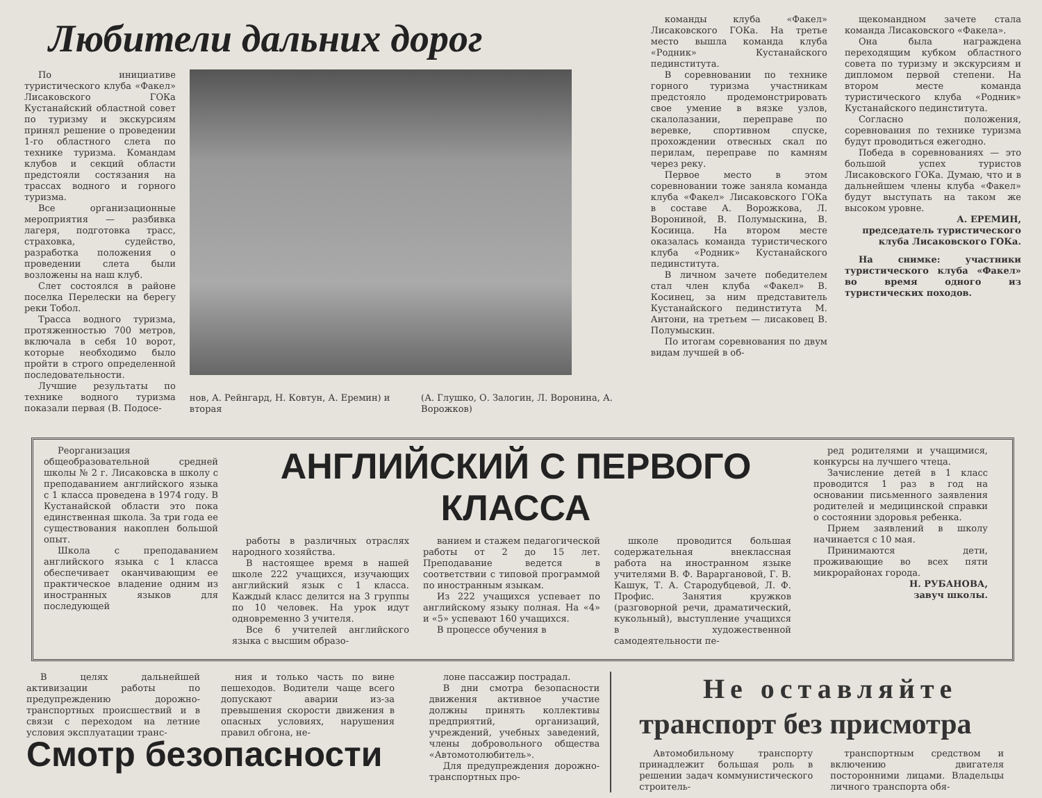Любители дальних дорог
По инициативе туристического клуба «Факел» Лисаковского ГОКа Кустанайский областной совет по туризму и экскурсиям принял решение о проведении 1-го областного слета по технике туризма. Командам клубов и секций области предстояли состязания на трассах водного и горного туризма.
Все организационные мероприятия — разбивка лагеря, подготовка трасс, страховка, судейство, разработка положения о проведении слета были возложены на наш клуб.
Слет состоялся в районе поселка Перелески на берегу реки Тобол.
Трасса водного туризма, протяженностью 700 метров, включала в себя 10 ворот, которые необходимо было пройти в строго определенной последовательности.
Лучшие результаты по технике водного туризма показали первая (В. Подосе-
нов, А. Рейнгард, Н. Ковтун, А. Еремин) и вторая (А. Глушко, О. Залогин, Л. Воронина, А. Ворожков)
команды клуба «Факел» Лисаковского ГОКа. На третье место вышла команда клуба «Родник» Кустанайского пединститута.
В соревновании по технике горного туризма участникам предстояло продемонстрировать свое умение в вязке узлов, скалолазании, переправе по веревке, спортивном спуске, прохождении отвесных скал по перилам, переправе по камням через реку.
Первое место в этом соревновании тоже заняла команда клуба «Факел» Лисаковского ГОКа в составе А. Ворожкова, Л. Ворониной, В. Полумыскина, В. Косинца. На втором месте оказалась команда туристического клуба «Родник» Кустанайского пединститута.
В личном зачете победителем стал член клуба «Факел» В. Косинец, за ним представитель Кустанайского пединститута М. Антони, на третьем — лисаковец В. Полумыскин.
По итогам соревнования по двум видам лучшей в об-
щекомандном зачете стала команда Лисаковского «Факела».
Она была награждена переходящим кубком областного совета по туризму и экскурсиям и дипломом первой степени. На втором месте команда туристического клуба «Родник» Кустанайского пединститута.
Согласно положения, соревнования по технике туризма будут проводиться ежегодно.
Победа в соревнованиях — это большой успех туристов Лисаковского ГОКа. Думаю, что и в дальнейшем члены клуба «Факел» будут выступать на таком же высоком уровне.
А. ЕРЕМИН,
председатель туристического клуба Лисаковского ГОКа.
На снимке: участники туристического клуба «Факел» во время одного из туристических походов.
Реорганизация общеобразовательной средней школы № 2 г. Лисаковска в школу с преподаванием английского языка с 1 класса проведена в 1974 году. В Кустанайской области это пока единственная школа. За три года ее существования накоплен большой опыт.
Школа с преподаванием английского языка с 1 класса обеспечивает оканчивающим ее практическое владение одним из иностранных языков для последующей
АНГЛИЙСКИЙ С ПЕРВОГО КЛАССА
работы в различных отраслях народного хозяйства.
В настоящее время в нашей школе 222 учащихся, изучающих английский язык с 1 класса. Каждый класс делится на 3 группы по 10 человек. На урок идут одновременно 3 учителя.
Все 6 учителей английского языка с высшим образо-
ванием и стажем педагогической работы от 2 до 15 лет. Преподавание ведется в соответствии с типовой программой по иностранным языкам.
Из 222 учащихся успевает по английскому языку полная. На «4» и «5» успевают 160 учащихся.
В процессе обучения в
школе проводится большая содержательная внеклассная работа на иностранном языке учителями В. Ф. Вараргановой, Г. В. Кашук, Т. А. Стародубцевой, Л. Ф. Профис. Занятия кружков (разговорной речи, драматический, кукольный), выступление учащихся в художественной самодеятельности пе-
ред родителями и учащимися, конкурсы на лучшего чтеца.
Зачисление детей в 1 класс проводится 1 раз в год на основании письменного заявления родителей и медицинской справки о состоянии здоровья ребенка.
Прием заявлений в школу начинается с 10 мая.
Принимаются дети, проживающие во всех пяти микрорайонах города.
Н. РУБАНОВА,
завуч школы.
В целях дальнейшей активизации работы по предупреждению дорожно-транспортных происшествий и в связи с переходом на летние условия эксплуатации транс-
ния и только часть по вине пешеходов. Водители чаще всего допускают аварии из-за превышения скорости движения в опасных условиях, нарушения правил обгона, не-
Смотр безопасности
лоне пассажир пострадал.
В дни смотра безопасности движения активное участие должны принять коллективы предприятий, организаций, учреждений, учебных заведений, члены добровольного общества «Автомотолюбитель».
Для предупреждения дорожно-транспортных про-
Не оставляйте
транспорт без присмотра
Автомобильному транспорту принадлежит большая роль в решении задач коммунистического строитель-
транспортным средством и включению двигателя посторонними лицами. Владельцы личного транспорта обя-